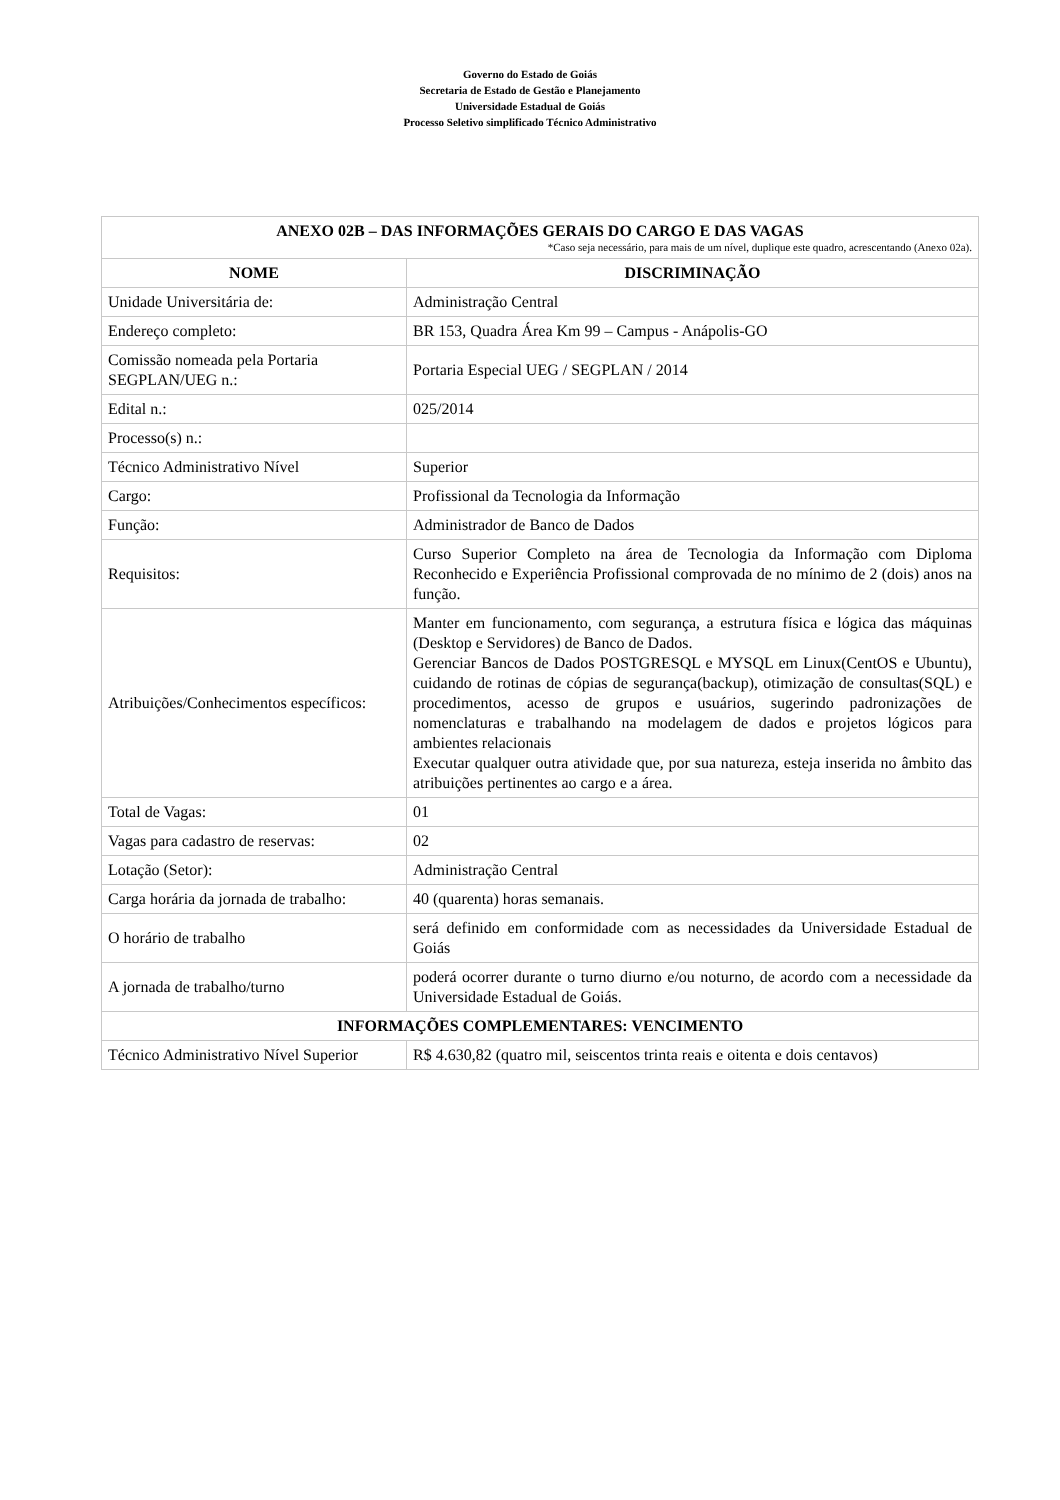Governo do Estado de Goiás
Secretaria de Estado de Gestão e Planejamento
Universidade Estadual de Goiás
Processo Seletivo simplificado Técnico Administrativo
| ANEXO 02B – DAS INFORMAÇÕES GERAIS DO CARGO E DAS VAGAS *Caso seja necessário, para mais de um nível, duplique este quadro, acrescentando (Anexo 02a). | |
| --- | --- |
| NOME | DISCRIMINAÇÃO |
| Unidade Universitária de: | Administração Central |
| Endereço completo: | BR 153, Quadra Área Km 99 – Campus - Anápolis-GO |
| Comissão nomeada pela Portaria SEGPLAN/UEG n.: | Portaria Especial UEG / SEGPLAN / 2014 |
| Edital n.: | 025/2014 |
| Processo(s) n.: | |
| Técnico Administrativo Nível | Superior |
| Cargo: | Profissional da Tecnologia da Informação |
| Função: | Administrador de Banco de Dados |
| Requisitos: | Curso Superior Completo na área de Tecnologia da Informação com Diploma Reconhecido e Experiência Profissional comprovada de no mínimo de 2 (dois) anos na função. |
| Atribuições/Conhecimentos específicos: | Manter em funcionamento, com segurança, a estrutura física e lógica das máquinas (Desktop e Servidores) de Banco de Dados. Gerenciar Bancos de Dados POSTGRESQL e MYSQL em Linux(CentOS e Ubuntu), cuidando de rotinas de cópias de segurança(backup), otimização de consultas(SQL) e procedimentos, acesso de grupos e usuários, sugerindo padronizações de nomenclaturas e trabalhando na modelagem de dados e projetos lógicos para ambientes relacionais Executar qualquer outra atividade que, por sua natureza, esteja inserida no âmbito das atribuições pertinentes ao cargo e a área. |
| Total de Vagas: | 01 |
| Vagas para cadastro de reservas: | 02 |
| Lotação (Setor): | Administração Central |
| Carga horária da jornada de trabalho: | 40 (quarenta) horas semanais. |
| O horário de trabalho | será definido em conformidade com as necessidades da Universidade Estadual de Goiás |
| A jornada de trabalho/turno | poderá ocorrer durante o turno diurno e/ou noturno, de acordo com a necessidade da Universidade Estadual de Goiás. |
| INFORMAÇÕES COMPLEMENTARES: VENCIMENTO | |
| Técnico Administrativo Nível Superior | R$ 4.630,82 (quatro mil, seiscentos trinta reais e oitenta e dois centavos) |